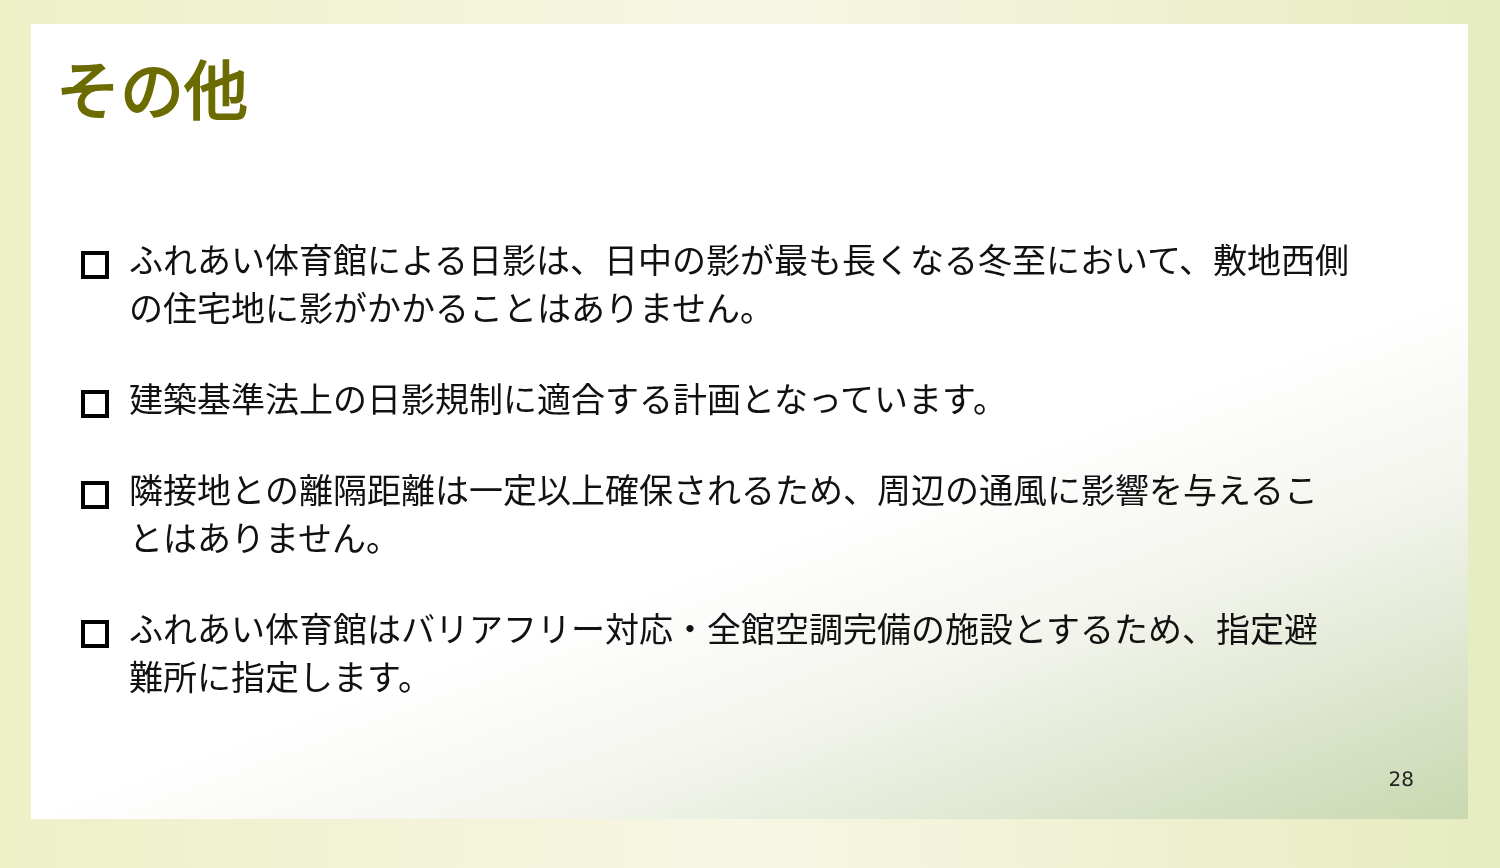その他
ふれあい体育館による日影は、日中の影が最も長くなる冬至において、敷地西側の住宅地に影がかかることはありません。
建築基準法上の日影規制に適合する計画となっています。
隣接地との離隔距離は一定以上確保されるため、周辺の通風に影響を与えることはありません。
ふれあい体育館はバリアフリー対応・全館空調完備の施設とするため、指定避難所に指定します。
28